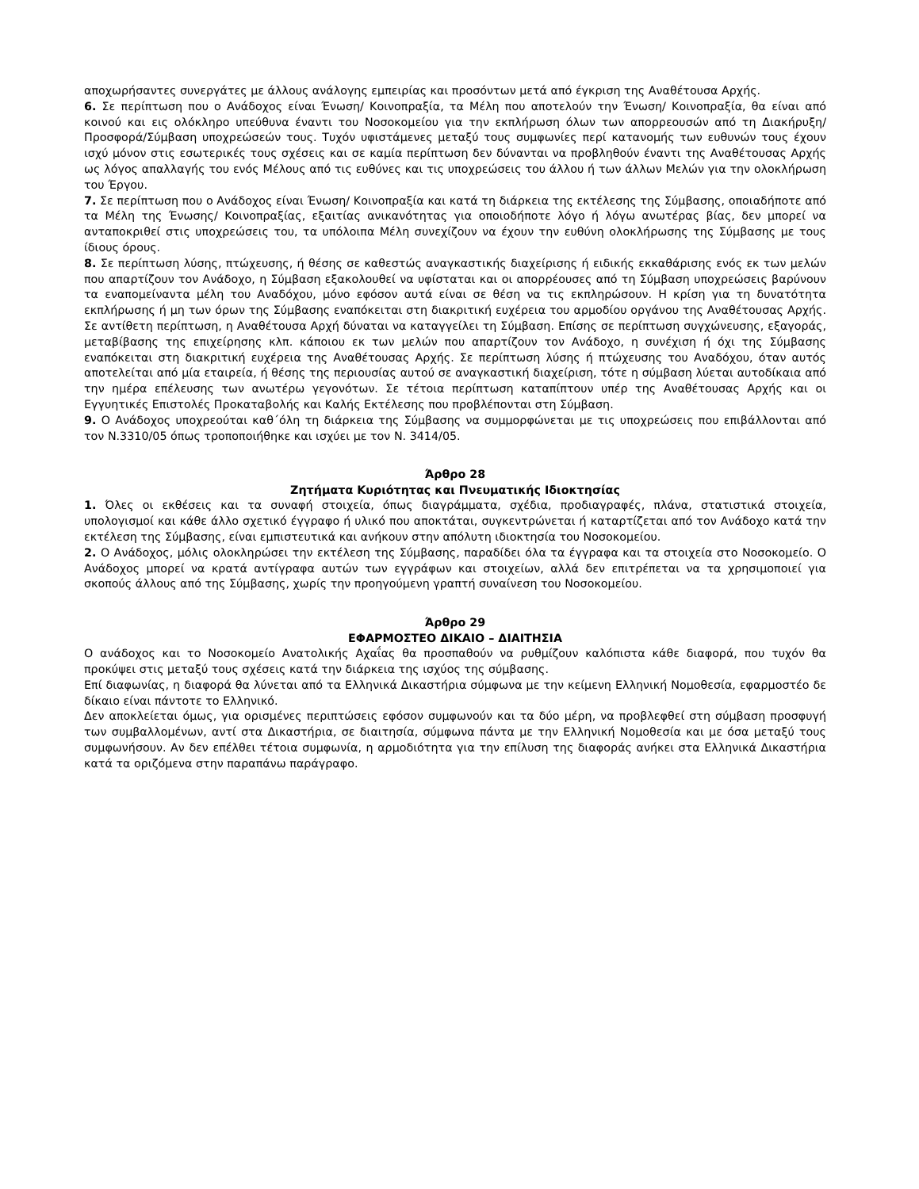αποχωρήσαντες συνεργάτες με άλλους ανάλογης εμπειρίας και προσόντων μετά από έγκριση της Αναθέτουσα Αρχής.
6. Σε περίπτωση που ο Ανάδοχος είναι Ένωση/ Κοινοπραξία, τα Μέλη που αποτελούν την Ένωση/ Κοινοπραξία, θα είναι από κοινού και εις ολόκληρο υπεύθυνα έναντι του Νοσοκομείου για την εκπλήρωση όλων των απορρεουσών από τη Διακήρυξη/Προσφορά/Σύμβαση υποχρεώσεών τους. Τυχόν υφιστάμενες μεταξύ τους συμφωνίες περί κατανομής των ευθυνών τους έχουν ισχύ μόνον στις εσωτερικές τους σχέσεις και σε καμία περίπτωση δεν δύνανται να προβληθούν έναντι της Αναθέτουσας Αρχής ως λόγος απαλλαγής του ενός Μέλους από τις ευθύνες και τις υποχρεώσεις του άλλου ή των άλλων Μελών για την ολοκλήρωση του Έργου.
7. Σε περίπτωση που ο Ανάδοχος είναι Ένωση/ Κοινοπραξία και κατά τη διάρκεια της εκτέλεσης της Σύμβασης, οποιαδήποτε από τα Μέλη της Ένωσης/ Κοινοπραξίας, εξαιτίας ανικανότητας για οποιοδήποτε λόγο ή λόγω ανωτέρας βίας, δεν μπορεί να ανταποκριθεί στις υποχρεώσεις του, τα υπόλοιπα Μέλη συνεχίζουν να έχουν την ευθύνη ολοκλήρωσης της Σύμβασης με τους ίδιους όρους.
8. Σε περίπτωση λύσης, πτώχευσης, ή θέσης σε καθεστώς αναγκαστικής διαχείρισης ή ειδικής εκκαθάρισης ενός εκ των μελών που απαρτίζουν τον Ανάδοχο, η Σύμβαση εξακολουθεί να υφίσταται και οι απορρέουσες από τη Σύμβαση υποχρεώσεις βαρύνουν τα εναπομείναντα μέλη του Αναδόχου, μόνο εφόσον αυτά είναι σε θέση να τις εκπληρώσουν. Η κρίση για τη δυνατότητα εκπλήρωσης ή μη των όρων της Σύμβασης εναπόκειται στη διακριτική ευχέρεια του αρμοδίου οργάνου της Αναθέτουσας Αρχής. Σε αντίθετη περίπτωση, η Αναθέτουσα Αρχή δύναται να καταγγείλει τη Σύμβαση. Επίσης σε περίπτωση συγχώνευσης, εξαγοράς, μεταβίβασης της επιχείρησης κλπ. κάποιου εκ των μελών που απαρτίζουν τον Ανάδοχο, η συνέχιση ή όχι της Σύμβασης εναπόκειται στη διακριτική ευχέρεια της Αναθέτουσας Αρχής. Σε περίπτωση λύσης ή πτώχευσης του Αναδόχου, όταν αυτός αποτελείται από μία εταιρεία, ή θέσης της περιουσίας αυτού σε αναγκαστική διαχείριση, τότε η σύμβαση λύεται αυτοδίκαια από την ημέρα επέλευσης των ανωτέρω γεγονότων. Σε τέτοια περίπτωση καταπίπτουν υπέρ της Αναθέτουσας Αρχής και οι Εγγυητικές Επιστολές Προκαταβολής και Καλής Εκτέλεσης που προβλέπονται στη Σύμβαση.
9. Ο Ανάδοχος υποχρεούται καθ΄όλη τη διάρκεια της Σύμβασης να συμμορφώνεται με τις υποχρεώσεις που επιβάλλονται από τον Ν.3310/05 όπως τροποποιήθηκε και ισχύει με τον Ν. 3414/05.
Άρθρο 28
Ζητήματα Κυριότητας και Πνευματικής Ιδιοκτησίας
1. Όλες οι εκθέσεις και τα συναφή στοιχεία, όπως διαγράμματα, σχέδια, προδιαγραφές, πλάνα, στατιστικά στοιχεία, υπολογισμοί και κάθε άλλο σχετικό έγγραφο ή υλικό που αποκτάται, συγκεντρώνεται ή καταρτίζεται από τον Ανάδοχο κατά την εκτέλεση της Σύμβασης, είναι εμπιστευτικά και ανήκουν στην απόλυτη ιδιοκτησία του Νοσοκομείου.
2. Ο Ανάδοχος, μόλις ολοκληρώσει την εκτέλεση της Σύμβασης, παραδίδει όλα τα έγγραφα και τα στοιχεία στο Νοσοκομείο. Ο Ανάδοχος μπορεί να κρατά αντίγραφα αυτών των εγγράφων και στοιχείων, αλλά δεν επιτρέπεται να τα χρησιμοποιεί για σκοπούς άλλους από της Σύμβασης, χωρίς την προηγούμενη γραπτή συναίνεση του Νοσοκομείου.
Άρθρο 29
ΕΦΑΡΜΟΣΤΕΟ ΔΙΚΑΙΟ – ΔΙΑΙΤΗΣΙΑ
Ο ανάδοχος και το Νοσοκομείο Ανατολικής Αχαΐας θα προσπαθούν να ρυθμίζουν καλόπιστα κάθε διαφορά, που τυχόν θα προκύψει στις μεταξύ τους σχέσεις κατά την διάρκεια της ισχύος της σύμβασης.
Επί διαφωνίας, η διαφορά θα λύνεται από τα Ελληνικά Δικαστήρια σύμφωνα με την κείμενη Ελληνική Νομοθεσία, εφαρμοστέο δε δίκαιο είναι πάντοτε το Ελληνικό.
Δεν αποκλείεται όμως, για ορισμένες περιπτώσεις εφόσον συμφωνούν και τα δύο μέρη, να προβλεφθεί στη σύμβαση προσφυγή των συμβαλλομένων, αντί στα Δικαστήρια, σε διαιτησία, σύμφωνα πάντα με την Ελληνική Νομοθεσία και με όσα μεταξύ τους συμφωνήσουν. Αν δεν επέλθει τέτοια συμφωνία, η αρμοδιότητα για την επίλυση της διαφοράς ανήκει στα Ελληνικά Δικαστήρια κατά τα οριζόμενα στην παραπάνω παράγραφο.